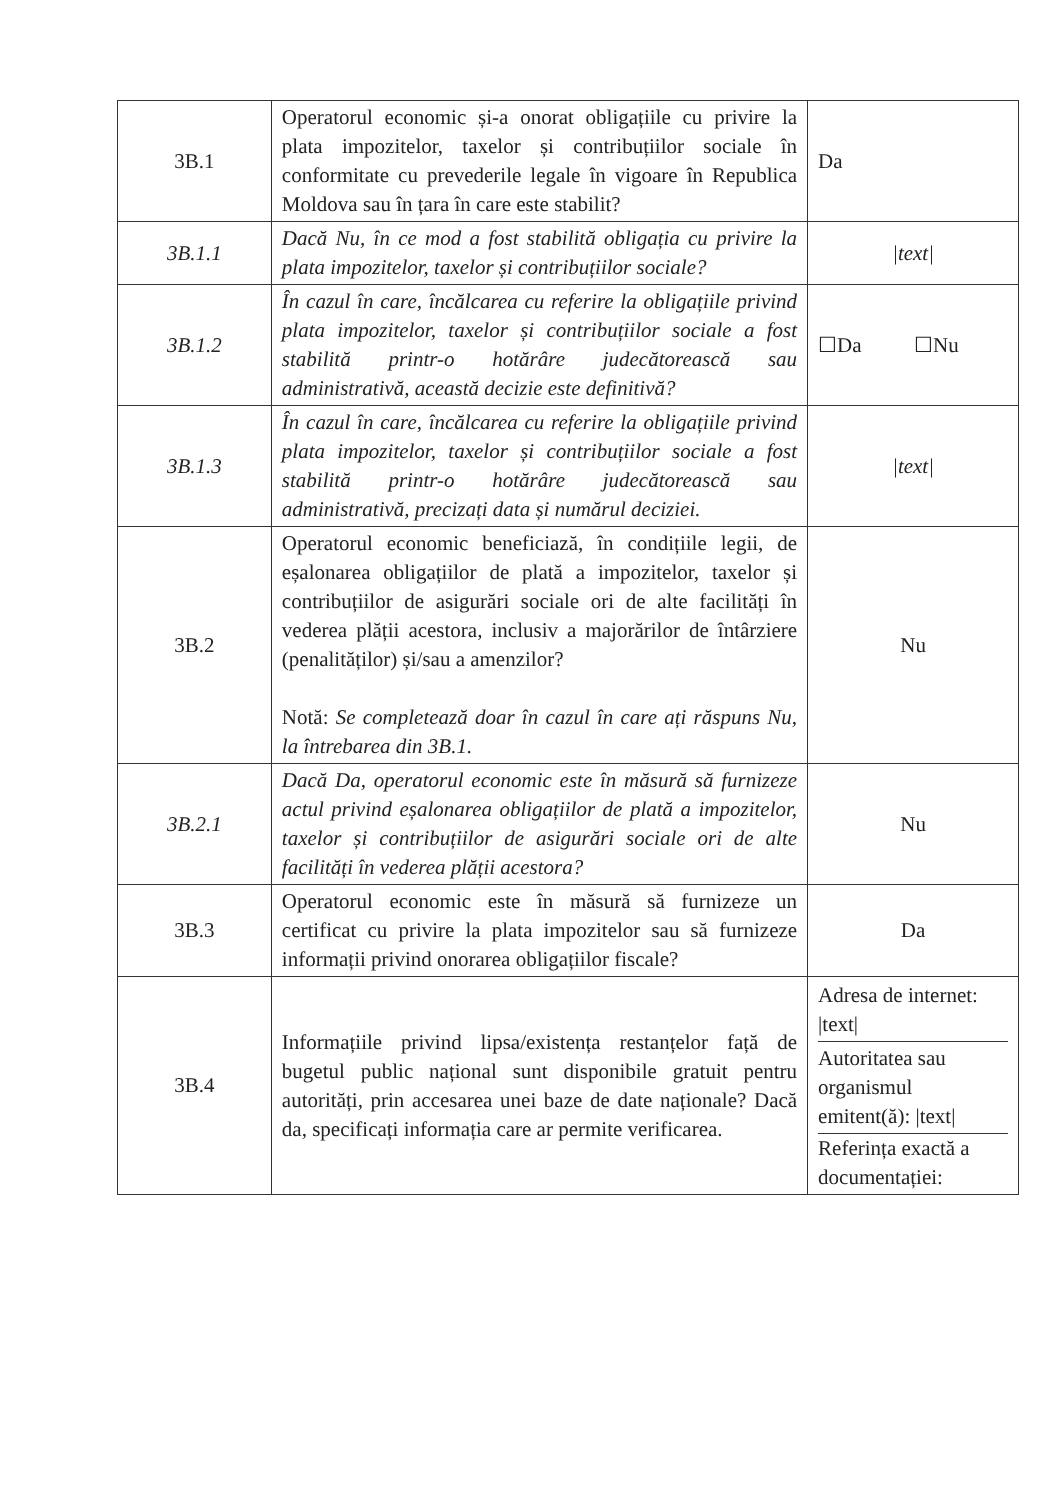| 3B.1 | Operatorul economic și-a onorat obligațiile cu privire la plata impozitelor, taxelor și contribuțiilor sociale în conformitate cu prevederile legale în vigoare în Republica Moldova sau în țara în care este stabilit? | Da |
| 3B.1.1 | Dacă Nu, în ce mod a fost stabilită obligația cu privire la plata impozitelor, taxelor și contribuțiilor sociale? | /text/ |
| 3B.1.2 | În cazul în care, încălcarea cu referire la obligațiile privind plata impozitelor, taxelor și contribuțiilor sociale a fost stabilită printr-o hotărâre judecătorească sau administrativă, această decizie este definitivă? | ☐Da ☐Nu |
| 3B.1.3 | În cazul în care, încălcarea cu referire la obligațiile privind plata impozitelor, taxelor și contribuțiilor sociale a fost stabilită printr-o hotărâre judecătorească sau administrativă, precizați data și numărul deciziei. | /text/ |
| 3B.2 | Operatorul economic beneficiază, în condițiile legii, de eșalonarea obligațiilor de plată a impozitelor, taxelor și contribuțiilor de asigurări sociale ori de alte facilități în vederea plății acestora, inclusiv a majorărilor de întârziere (penalităților) și/sau a amenzilor? Notă: Se completează doar în cazul în care ați răspuns Nu, la întrebarea din 3B.1. | Nu |
| 3B.2.1 | Dacă Da, operatorul economic este în măsură să furnizeze actul privind eșalonarea obligațiilor de plată a impozitelor, taxelor și contribuțiilor de asigurări sociale ori de alte facilități în vederea plății acestora? | Nu |
| 3B.3 | Operatorul economic este în măsură să furnizeze un certificat cu privire la plata impozitelor sau să furnizeze informații privind onorarea obligațiilor fiscale? | Da |
| 3B.4 | Informațiile privind lipsa/existența restanțelor față de bugetul public național sunt disponibile gratuit pentru autorități, prin accesarea unei baze de date naționale? Dacă da, specificați informația care ar permite verificarea. | Adresa de internet: /text/ Autoritatea sau organismul emitent(ă): /text/ Referința exactă a documentației: |